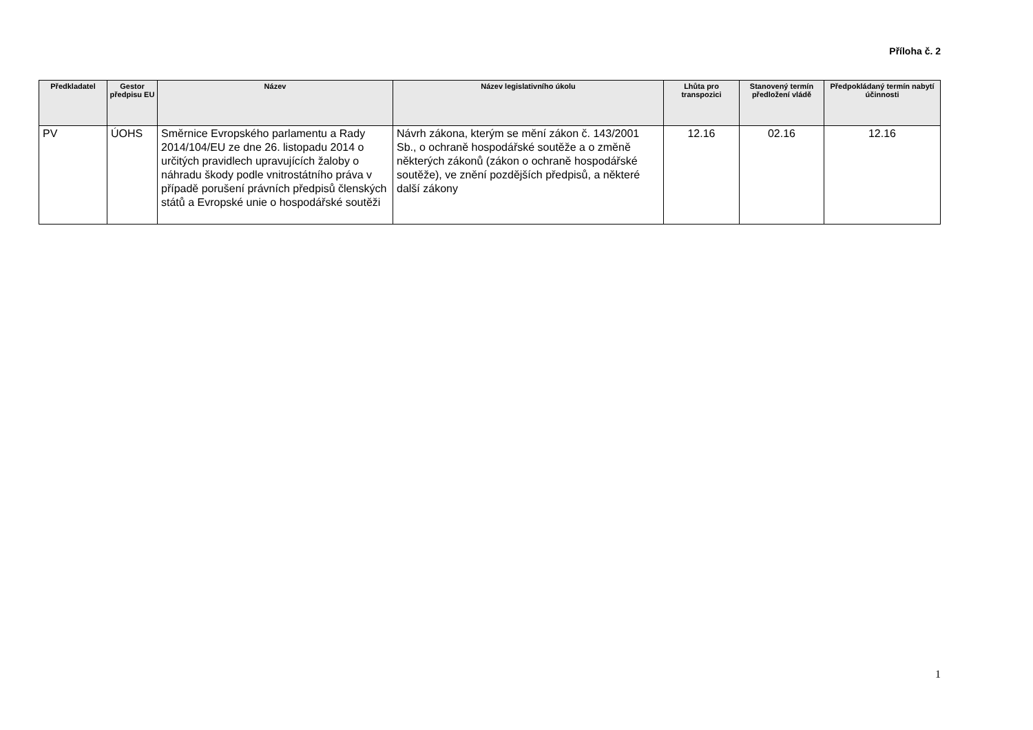Příloha č. 2
| Předkladatel | Gestor předpisu EU | Název | Název legislativního úkolu | Lhůta pro transpozici | Stanovený termín předložení vládě | Předpokládaný termín nabytí účinnosti |
| --- | --- | --- | --- | --- | --- | --- |
| PV | ÚOHS | Směrnice Evropského parlamentu a Rady 2014/104/EU ze dne 26. listopadu 2014 o určitých pravidlech upravujících žaloby o náhradu škody podle vnitrostátního práva v případě porušení právních předpisů členských států a Evropské unie o hospodářské soutěži | Návrh zákona, kterým se mění zákon č. 143/2001 Sb., o ochraně hospodářské soutěže a o změně některých zákonů (zákon o ochraně hospodářské soutěže), ve znění pozdějších předpisů, a některé další zákony | 12.16 | 02.16 | 12.16 |
1